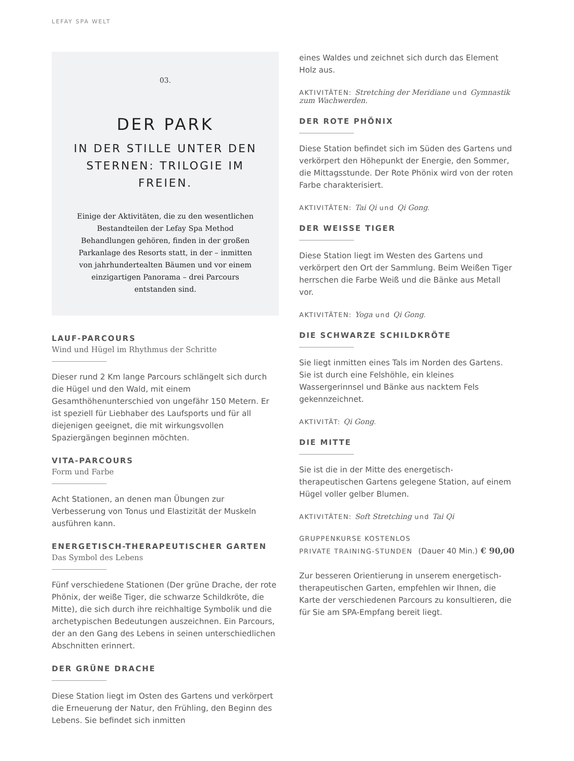LEFAY SPA WELT
03.
DER PARK
IN DER STILLE UNTER DEN STERNEN: TRILOGIE IM FREIEN.
Einige der Aktivitäten, die zu den wesentlichen Bestandteilen der Lefay Spa Method Behandlungen gehören, finden in der großen Parkanlage des Resorts statt, in der – inmitten von jahrhundertealten Bäumen und vor einem einzigartigen Panorama – drei Parcours entstanden sind.
LAUF-PARCOURS
Wind und Hügel im Rhythmus der Schritte
Dieser rund 2 Km lange Parcours schlängelt sich durch die Hügel und den Wald, mit einem Gesamthöhenunterschied von ungefähr 150 Metern. Er ist speziell für Liebhaber des Laufsports und für all diejenigen geeignet, die mit wirkungsvollen Spaziergängen beginnen möchten.
VITA-PARCOURS
Form und Farbe
Acht Stationen, an denen man Übungen zur Verbesserung von Tonus und Elastizität der Muskeln ausführen kann.
ENERGETISCH-THERAPEUTISCHER GARTEN
Das Symbol des Lebens
Fünf verschiedene Stationen (Der grüne Drache, der rote Phönix, der weiße Tiger, die schwarze Schildkröte, die Mitte), die sich durch ihre reichhaltige Symbolik und die archetypischen Bedeutungen auszeichnen. Ein Parcours, der an den Gang des Lebens in seinen unterschiedlichen Abschnitten erinnert.
DER GRÜNE DRACHE
Diese Station liegt im Osten des Gartens und verkörpert die Erneuerung der Natur, den Frühling, den Beginn des Lebens. Sie befindet sich inmitten
eines Waldes und zeichnet sich durch das Element Holz aus.
AKTIVITÄTEN: Stretching der Meridiane und Gymnastik zum Wachwerden.
DER ROTE PHÖNIX
Diese Station befindet sich im Süden des Gartens und verkörpert den Höhepunkt der Energie, den Sommer, die Mittagsstunde. Der Rote Phönix wird von der roten Farbe charakterisiert.
AKTIVITÄTEN: Tai Qi und Qi Gong.
DER WEISSE TIGER
Diese Station liegt im Westen des Gartens und verkörpert den Ort der Sammlung. Beim Weißen Tiger herrschen die Farbe Weiß und die Bänke aus Metall vor.
AKTIVITÄTEN: Yoga und Qi Gong.
DIE SCHWARZE SCHILDKRÖTE
Sie liegt inmitten eines Tals im Norden des Gartens. Sie ist durch eine Felshöhle, ein kleines Wassergerinnsel und Bänke aus nacktem Fels gekennzeichnet.
AKTIVITÄT: Qi Gong.
DIE MITTE
Sie ist die in der Mitte des energetisch-therapeutischen Gartens gelegene Station, auf einem Hügel voller gelber Blumen.
AKTIVITÄTEN: Soft Stretching und Tai Qi
GRUPPENKURSE KOSTENLOS
PRIVATE TRAINING-STUNDEN (Dauer 40 Min.) € 90,00
Zur besseren Orientierung in unserem energetisch-therapeutischen Garten, empfehlen wir Ihnen, die Karte der verschiedenen Parcours zu konsultieren, die für Sie am SPA-Empfang bereit liegt.